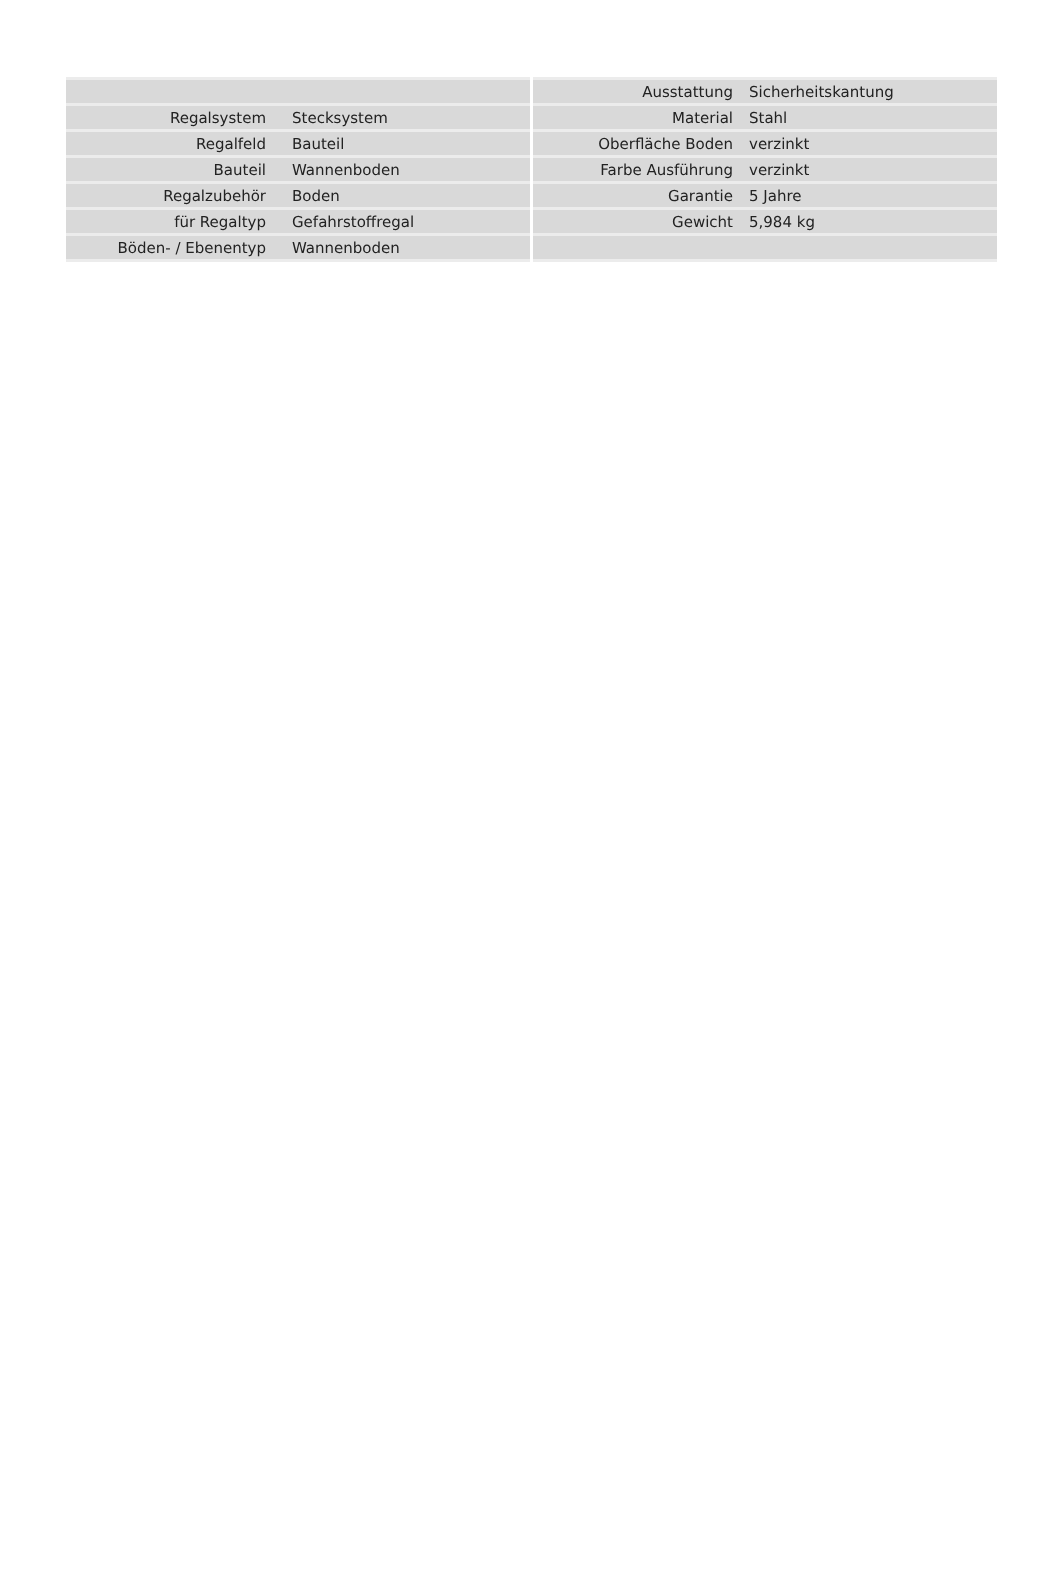| Regalsystem | Stecksystem |
| Regalfeld | Bauteil |
| Bauteil | Wannenboden |
| Regalzubehör | Boden |
| für Regaltyp | Gefahrstoffregal |
| Böden- / Ebenentyp | Wannenboden |
| Ausstattung | Sicherheitskantung |
| Material | Stahl |
| Oberfläche Boden | verzinkt |
| Farbe Ausführung | verzinkt |
| Garantie | 5 Jahre |
| Gewicht | 5,984 kg |